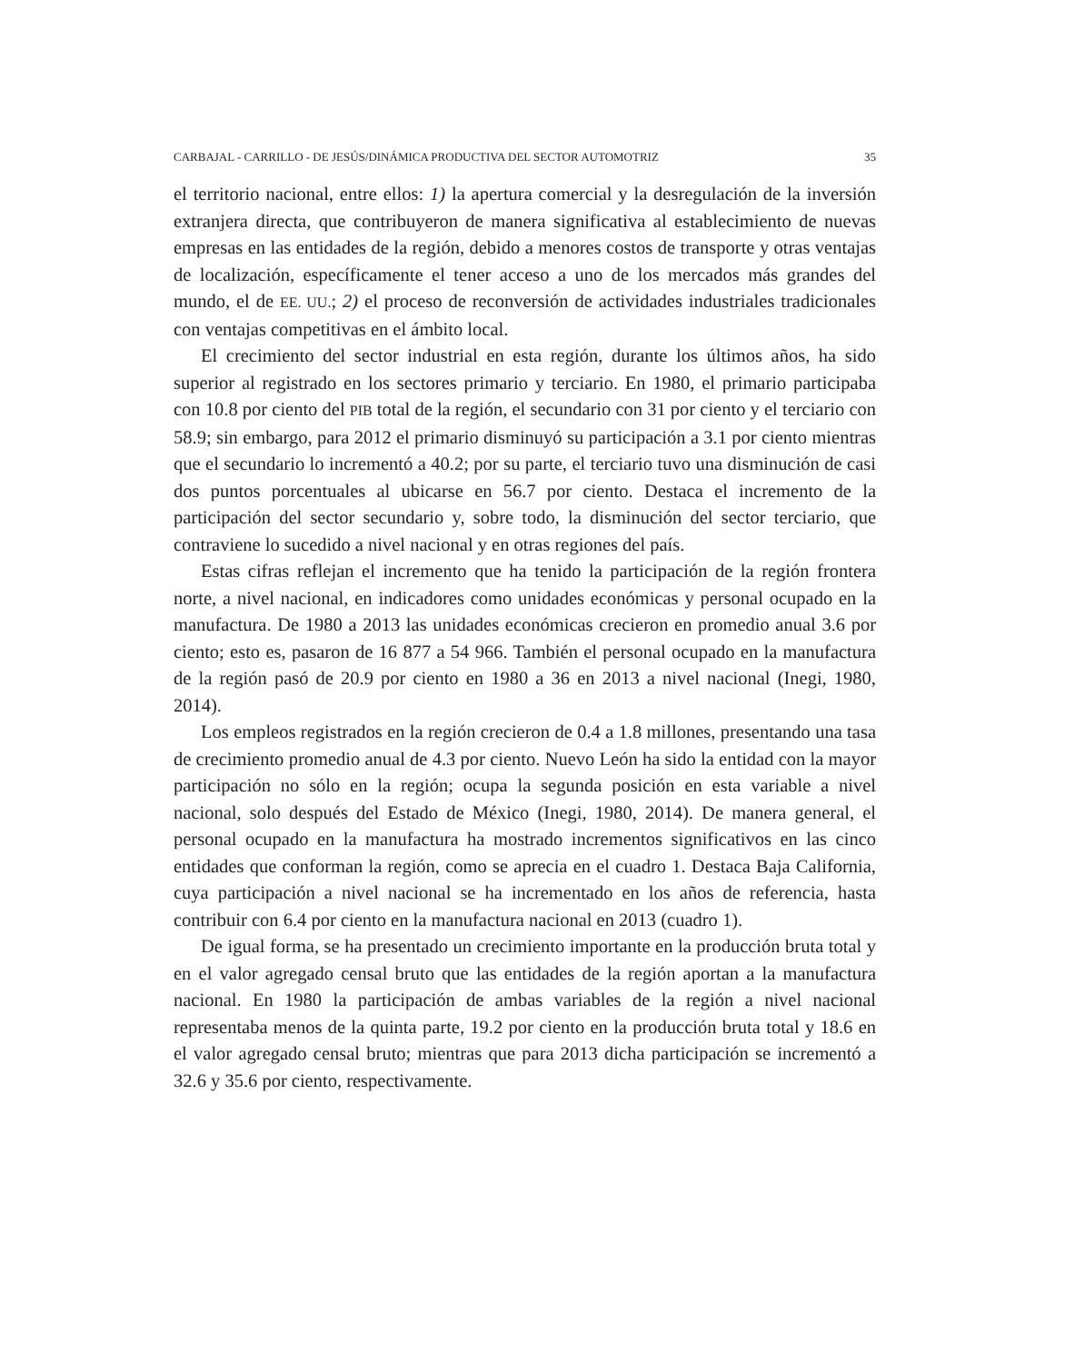CARBAJAL - CARRILLO - DE JESÚS/DINÁMICA PRODUCTIVA DEL SECTOR AUTOMOTRIZ 35
el territorio nacional, entre ellos: 1) la apertura comercial y la desregulación de la inversión extranjera directa, que contribuyeron de manera significativa al estableci­miento de nuevas empresas en las entidades de la región, debido a menores costos de transporte y otras ventajas de localización, específicamente el tener acceso a uno de los mercados más grandes del mundo, el de EE. UU.; 2) el proceso de reconversión de actividades industriales tradicionales con ventajas competitivas en el ámbito local.
El crecimiento del sector industrial en esta región, durante los últimos años, ha sido superior al registrado en los sectores primario y terciario. En 1980, el primario participaba con 10.8 por ciento del PIB total de la región, el secundario con 31 por ciento y el terciario con 58.9; sin embargo, para 2012 el primario disminuyó su participación a 3.1 por ciento mientras que el secundario lo incrementó a 40.2; por su parte, el terciario tuvo una disminución de casi dos puntos porcentuales al ubi­carse en 56.7 por ciento. Destaca el incremento de la participación del sector se­cundario y, sobre todo, la disminución del sector terciario, que contraviene lo sucedido a nivel nacional y en otras regiones del país.
Estas cifras reflejan el incremento que ha tenido la participación de la región frontera norte, a nivel nacional, en indicadores como unidades económicas y personal ocupado en la manufactura. De 1980 a 2013 las unidades económicas crecieron en promedio anual 3.6 por ciento; esto es, pasaron de 16 877 a 54 966. También el per­sonal ocupado en la manufactura de la región pasó de 20.9 por ciento en 1980 a 36 en 2013 a nivel nacional (Inegi, 1980, 2014).
Los empleos registrados en la región crecieron de 0.4 a 1.8 millones, presentando una tasa de crecimiento promedio anual de 4.3 por ciento. Nuevo León ha sido la entidad con la mayor participación no sólo en la región; ocupa la segunda posición en esta variable a nivel nacional, solo después del Estado de México (Inegi, 1980, 2014). De manera general, el personal ocupado en la manufactura ha mostrado incrementos significativos en las cinco entidades que conforman la región, como se aprecia en el cuadro 1. Destaca Baja California, cuya participación a nivel nacional se ha incre­mentado en los años de referencia, hasta contribuir con 6.4 por ciento en la manu­factura nacional en 2013 (cuadro 1).
De igual forma, se ha presentado un crecimiento importante en la producción bruta total y en el valor agregado censal bruto que las entidades de la región aportan a la manufactura nacional. En 1980 la participación de ambas variables de la re­gión a nivel nacional representaba menos de la quinta parte, 19.2 por ciento en la producción bruta total y 18.6 en el valor agregado censal bruto; mientras que para 2013 dicha participación se incrementó a 32.6 y 35.6 por ciento, respectivamente.